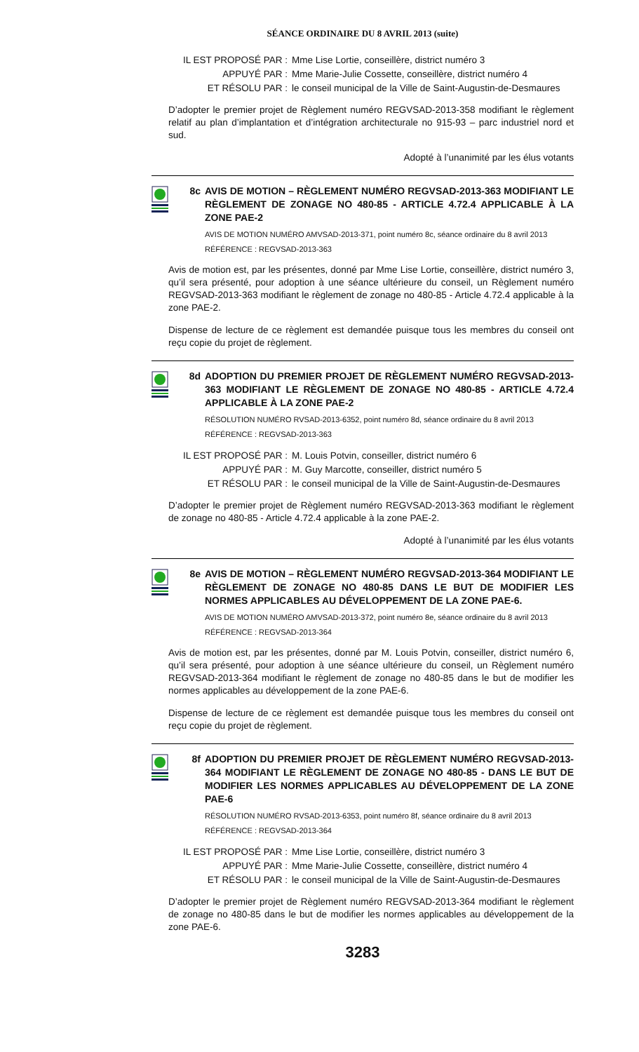SÉANCE ORDINAIRE DU 8 AVRIL 2013 (suite)
IL EST PROPOSÉ PAR : Mme Lise Lortie, conseillère, district numéro 3 APPUYÉ PAR : Mme Marie-Julie Cossette, conseillère, district numéro 4 ET RÉSOLU PAR : le conseil municipal de la Ville de Saint-Augustin-de-Desmaures
D’adopter le premier projet de Règlement numéro REGVSAD-2013-358 modifiant le règlement relatif au plan d’implantation et d’intégration architecturale no 915-93 – parc industriel nord et sud.
Adopté à l’unanimité par les élus votants
8c AVIS DE MOTION – RÈGLEMENT NUMÉRO REGVSAD-2013-363 MODIFIANT LE RÈGLEMENT DE ZONAGE NO 480-85 - ARTICLE 4.72.4 APPLICABLE À LA ZONE PAE-2
AVIS DE MOTION NUMÉRO AMVSAD-2013-371, point numéro 8c, séance ordinaire du 8 avril 2013
RÉFÉRENCE : REGVSAD-2013-363
Avis de motion est, par les présentes, donné par Mme Lise Lortie, conseillère, district numéro 3, qu’il sera présenté, pour adoption à une séance ultérieure du conseil, un Règlement numéro REGVSAD-2013-363 modifiant le règlement de zonage no 480-85 - Article 4.72.4 applicable à la zone PAE-2.
Dispense de lecture de ce règlement est demandée puisque tous les membres du conseil ont reçu copie du projet de règlement.
8d ADOPTION DU PREMIER PROJET DE RÈGLEMENT NUMÉRO REGVSAD-2013-363 MODIFIANT LE RÈGLEMENT DE ZONAGE NO 480-85 - ARTICLE 4.72.4 APPLICABLE À LA ZONE PAE-2
RÉSOLUTION NUMÉRO RVSAD-2013-6352, point numéro 8d, séance ordinaire du 8 avril 2013
RÉFÉRENCE : REGVSAD-2013-363
IL EST PROPOSÉ PAR : M. Louis Potvin, conseiller, district numéro 6 APPUYÉ PAR : M. Guy Marcotte, conseiller, district numéro 5 ET RÉSOLU PAR : le conseil municipal de la Ville de Saint-Augustin-de-Desmaures
D’adopter le premier projet de Règlement numéro REGVSAD-2013-363 modifiant le règlement de zonage no 480-85 - Article 4.72.4 applicable à la zone PAE-2.
Adopté à l’unanimité par les élus votants
8e AVIS DE MOTION – RÈGLEMENT NUMÉRO REGVSAD-2013-364 MODIFIANT LE RÈGLEMENT DE ZONAGE NO 480-85 DANS LE BUT DE MODIFIER LES NORMES APPLICABLES AU DÉVELOPPEMENT DE LA ZONE PAE-6.
AVIS DE MOTION NUMÉRO AMVSAD-2013-372, point numéro 8e, séance ordinaire du 8 avril 2013
RÉFÉRENCE : REGVSAD-2013-364
Avis de motion est, par les présentes, donné par M. Louis Potvin, conseiller, district numéro 6, qu’il sera présenté, pour adoption à une séance ultérieure du conseil, un Règlement numéro REGVSAD-2013-364 modifiant le règlement de zonage no 480-85 dans le but de modifier les normes applicables au développement de la zone PAE-6.
Dispense de lecture de ce règlement est demandée puisque tous les membres du conseil ont reçu copie du projet de règlement.
8f ADOPTION DU PREMIER PROJET DE RÈGLEMENT NUMÉRO REGVSAD-2013-364 MODIFIANT LE RÈGLEMENT DE ZONAGE NO 480-85 - DANS LE BUT DE MODIFIER LES NORMES APPLICABLES AU DÉVELOPPEMENT DE LA ZONE PAE-6
RÉSOLUTION NUMÉRO RVSAD-2013-6353, point numéro 8f, séance ordinaire du 8 avril 2013
RÉFÉRENCE : REGVSAD-2013-364
IL EST PROPOSÉ PAR : Mme Lise Lortie, conseillère, district numéro 3 APPUYÉ PAR : Mme Marie-Julie Cossette, conseillère, district numéro 4 ET RÉSOLU PAR : le conseil municipal de la Ville de Saint-Augustin-de-Desmaures
D’adopter le premier projet de Règlement numéro REGVSAD-2013-364 modifiant le règlement de zonage no 480-85 dans le but de modifier les normes applicables au développement de la zone PAE-6.
3283